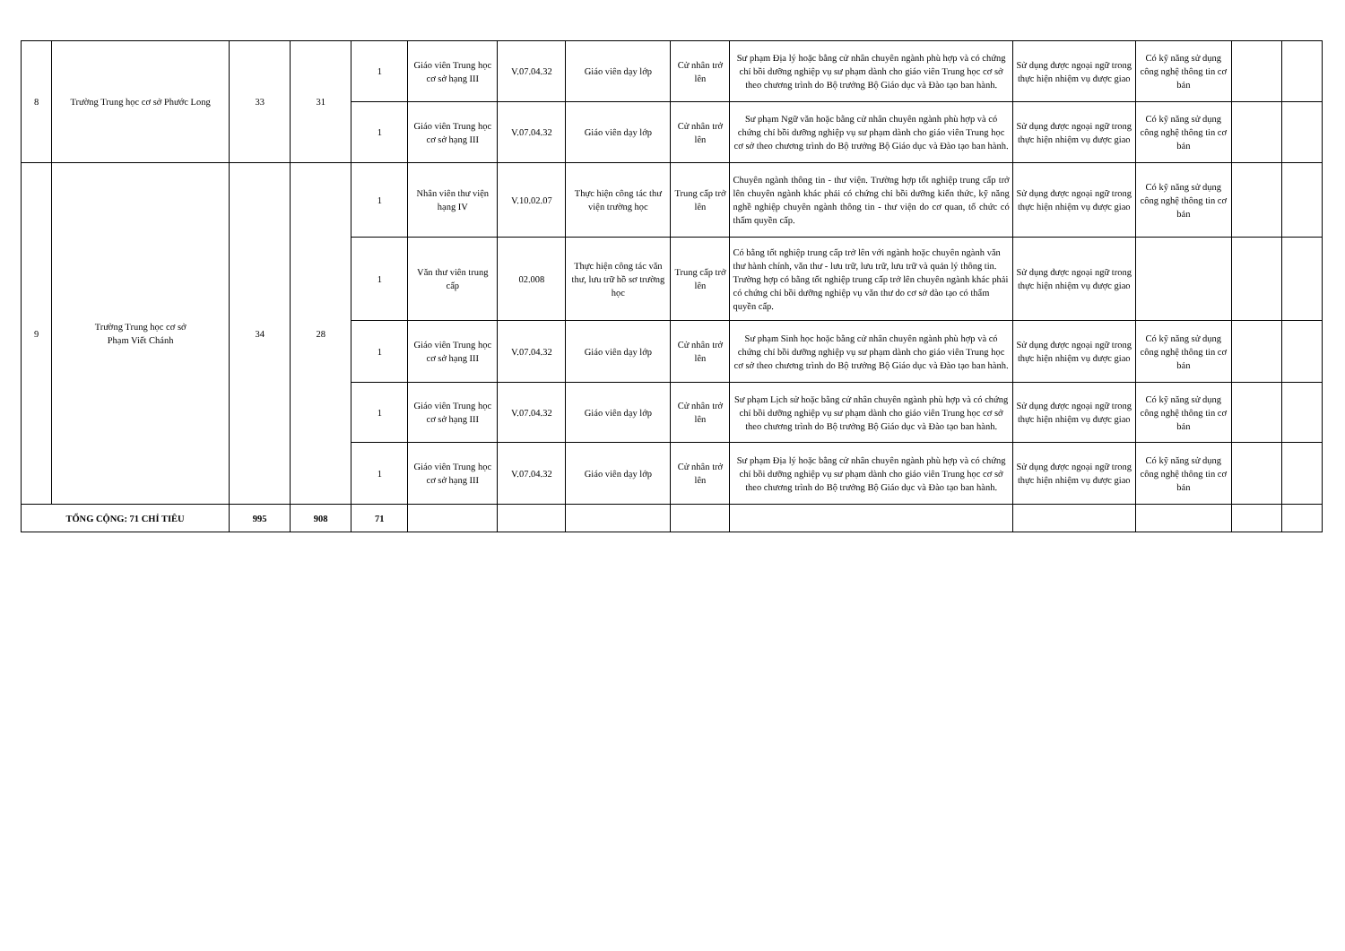| 8 | Trường Trung học cơ sở Phước Long | 33 | 31 | 1 | Giáo viên Trung học cơ sở hạng III | V.07.04.32 | Giáo viên dạy lớp | Cử nhân trở lên | Sư phạm Địa lý hoặc bằng cử nhân chuyên ngành phù hợp và có chứng chỉ bồi dưỡng nghiệp vụ sư phạm dành cho giáo viên Trung học cơ sở theo chương trình do Bộ trưởng Bộ Giáo dục và Đào tạo ban hành. | Sử dụng được ngoại ngữ trong thực hiện nhiệm vụ được giao | Có kỹ năng sử dụng công nghệ thông tin cơ bản | | |
| | | | | 1 | Giáo viên Trung học cơ sở hạng III | V.07.04.32 | Giáo viên dạy lớp | Cử nhân trở lên | Sư phạm Ngữ văn hoặc bằng cử nhân chuyên ngành phù hợp và có chứng chỉ bồi dưỡng nghiệp vụ sư phạm dành cho giáo viên Trung học cơ sở theo chương trình do Bộ trưởng Bộ Giáo dục và Đào tạo ban hành. | Sử dụng được ngoại ngữ trong thực hiện nhiệm vụ được giao | Có kỹ năng sử dụng công nghệ thông tin cơ bản | | |
| 9 | Trường Trung học cơ sở Phạm Viết Chánh | 34 | 28 | 1 | Nhân viên thư viện hạng IV | V.10.02.07 | Thực hiện công tác thư viện trường học | Trung cấp trở lên | Chuyên ngành thông tin - thư viện. Trường hợp tốt nghiệp trung cấp trở lên chuyên ngành khác phải có chứng chỉ bồi dưỡng kiến thức, kỹ năng nghề nghiệp chuyên ngành thông tin - thư viện do cơ quan, tổ chức có thẩm quyền cấp. | Sử dụng được ngoại ngữ trong thực hiện nhiệm vụ được giao | Có kỹ năng sử dụng công nghệ thông tin cơ bản | | |
| | | | | 1 | Văn thư viên trung cấp | 02.008 | Thực hiện công tác văn thư, lưu trữ hồ sơ trường học | Trung cấp trở lên | Có bằng tốt nghiệp trung cấp trở lên với ngành hoặc chuyên ngành văn thư hành chính, văn thư - lưu trữ, lưu trữ, lưu trữ và quản lý thông tin. Trường hợp có bằng tốt nghiệp trung cấp trở lên chuyên ngành khác phải có chứng chỉ bồi dưỡng nghiệp vụ văn thư do cơ sở đào tạo có thẩm quyền cấp. | Sử dụng được ngoại ngữ trong thực hiện nhiệm vụ được giao | | | |
| | | | | 1 | Giáo viên Trung học cơ sở hạng III | V.07.04.32 | Giáo viên dạy lớp | Cử nhân trở lên | Sư phạm Sinh học hoặc bằng cử nhân chuyên ngành phù hợp và có chứng chỉ bồi dưỡng nghiệp vụ sư phạm dành cho giáo viên Trung học cơ sở theo chương trình do Bộ trưởng Bộ Giáo dục và Đào tạo ban hành. | Sử dụng được ngoại ngữ trong thực hiện nhiệm vụ được giao | Có kỹ năng sử dụng công nghệ thông tin cơ bản | | |
| | | | | 1 | Giáo viên Trung học cơ sở hạng III | V.07.04.32 | Giáo viên dạy lớp | Cử nhân trở lên | Sư phạm Lịch sử hoặc bằng cử nhân chuyên ngành phù hợp và có chứng chỉ bồi dưỡng nghiệp vụ sư phạm dành cho giáo viên Trung học cơ sở theo chương trình do Bộ trưởng Bộ Giáo dục và Đào tạo ban hành. | Sử dụng được ngoại ngữ trong thực hiện nhiệm vụ được giao | Có kỹ năng sử dụng công nghệ thông tin cơ bản | | |
| | | | | 1 | Giáo viên Trung học cơ sở hạng III | V.07.04.32 | Giáo viên dạy lớp | Cử nhân trở lên | Sư phạm Địa lý hoặc bằng cử nhân chuyên ngành phù hợp và có chứng chỉ bồi dưỡng nghiệp vụ sư phạm dành cho giáo viên Trung học cơ sở theo chương trình do Bộ trưởng Bộ Giáo dục và Đào tạo ban hành. | Sử dụng được ngoại ngữ trong thực hiện nhiệm vụ được giao | Có kỹ năng sử dụng công nghệ thông tin cơ bản | | |
| TỔNG CỘNG: 71 CHỈ TIÊU | | 995 | 908 | 71 | | | | | | | | | |